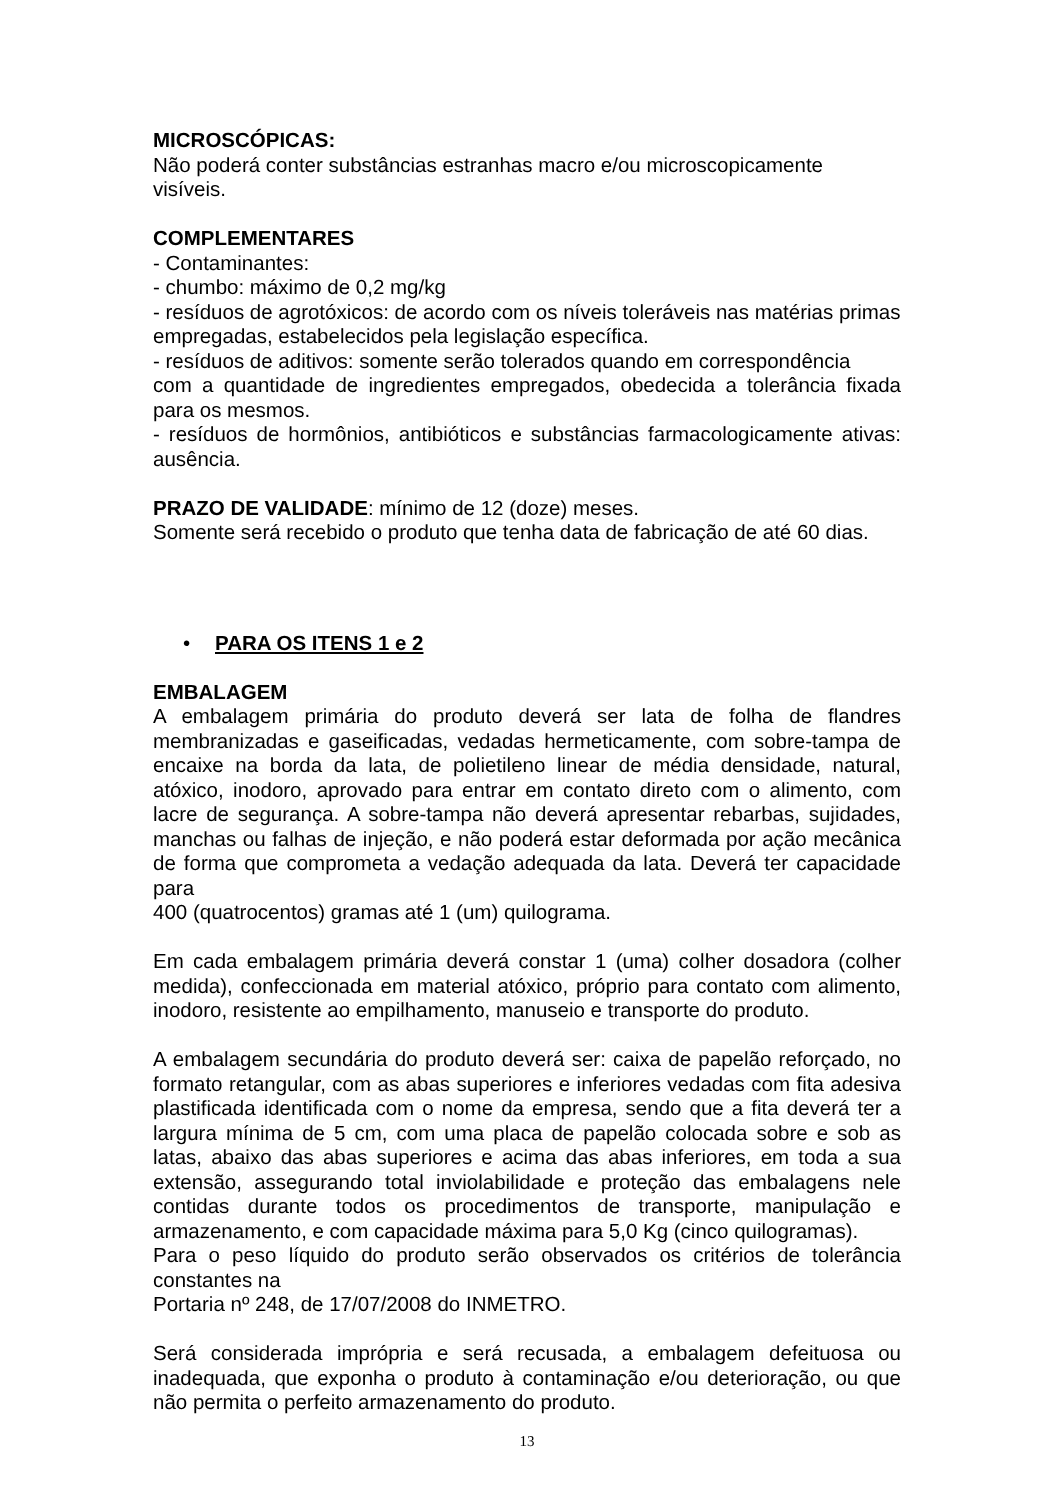MICROSCÓPICAS:
Não poderá conter substâncias estranhas macro e/ou microscopicamente visíveis.
COMPLEMENTARES
- Contaminantes:
- chumbo: máximo de 0,2 mg/kg
- resíduos de agrotóxicos: de acordo com os níveis toleráveis nas matérias primas empregadas, estabelecidos pela legislação específica.
- resíduos de aditivos: somente serão tolerados quando em correspondência
com a quantidade de ingredientes empregados, obedecida a tolerância fixada para os mesmos.
- resíduos de hormônios, antibióticos e substâncias farmacologicamente ativas: ausência.
PRAZO DE VALIDADE: mínimo de 12 (doze) meses.
Somente será recebido o produto que tenha data de fabricação de até 60 dias.
• PARA OS ITENS 1 e 2
EMBALAGEM
A embalagem primária do produto deverá ser lata de folha de flandres membranizadas e gaseificadas, vedadas hermeticamente, com sobre-tampa de encaixe na borda da lata, de polietileno linear de média densidade, natural, atóxico, inodoro, aprovado para entrar em contato direto com o alimento, com lacre de segurança. A sobre-tampa não deverá apresentar rebarbas, sujidades, manchas ou falhas de injeção, e não poderá estar deformada por ação mecânica de forma que comprometa a vedação adequada da lata. Deverá ter capacidade para
400 (quatrocentos) gramas até 1 (um) quilograma.
Em cada embalagem primária deverá constar 1 (uma) colher dosadora (colher medida), confeccionada em material atóxico, próprio para contato com alimento, inodoro, resistente ao empilhamento, manuseio e transporte do produto.
A embalagem secundária do produto deverá ser: caixa de papelão reforçado, no formato retangular, com as abas superiores e inferiores vedadas com fita adesiva plastificada identificada com o nome da empresa, sendo que a fita deverá ter a largura mínima de 5 cm, com uma placa de papelão colocada sobre e sob as latas, abaixo das abas superiores e acima das abas inferiores, em toda a sua extensão, assegurando total inviolabilidade e proteção das embalagens nele contidas durante todos os procedimentos de transporte, manipulação e armazenamento, e com capacidade máxima para 5,0 Kg (cinco quilogramas).
Para o peso líquido do produto serão observados os critérios de tolerância constantes na
Portaria nº 248, de 17/07/2008 do INMETRO.
Será considerada imprópria e será recusada, a embalagem defeituosa ou inadequada, que exponha o produto à contaminação e/ou deterioração, ou que não permita o perfeito armazenamento do produto.
13